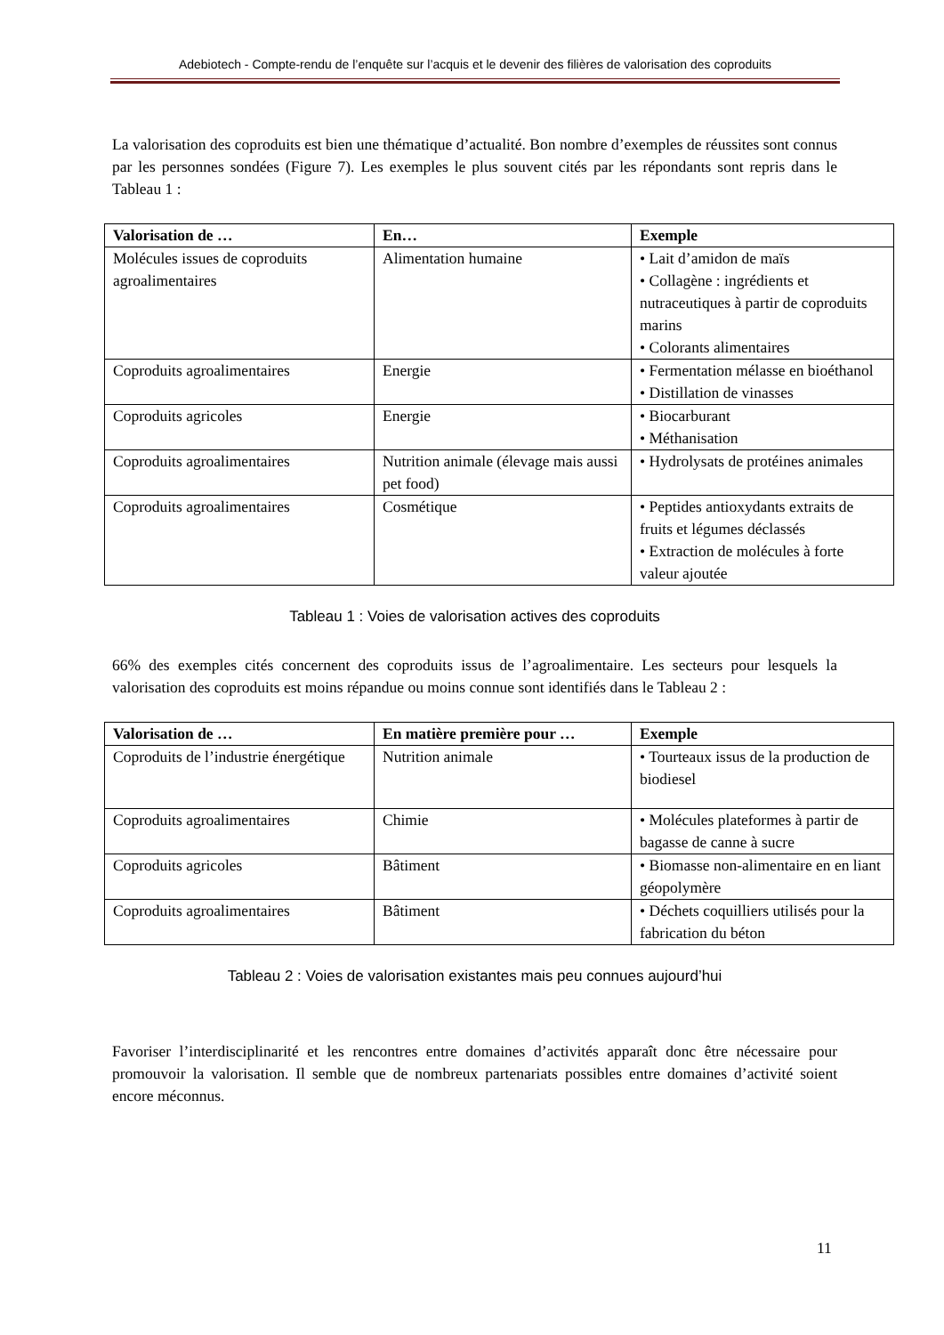Adebiotech - Compte-rendu de l’enquête sur l’acquis et le devenir des filières de valorisation des coproduits
La valorisation des coproduits est bien une thématique d’actualité. Bon nombre d’exemples de réussites sont connus par les personnes sondées (Figure 7). Les exemples le plus souvent cités par les répondants sont repris dans le Tableau 1 :
| Valorisation de … | En… | Exemple |
| --- | --- | --- |
| Molécules issues de coproduits agroalimentaires | Alimentation humaine | • Lait d’amidon de maïs • Collagène : ingrédients et nutraceutiques à partir de coproduits marins • Colorants alimentaires |
| Coproduits agroalimentaires | Energie | • Fermentation mélasse en bioéthanol • Distillation de vinasses |
| Coproduits agricoles | Energie | • Biocarburant • Méthanisation |
| Coproduits agroalimentaires | Nutrition animale (élevage mais aussi pet food) | • Hydrolysats de protéines animales |
| Coproduits agroalimentaires | Cosmétique | • Peptides antioxydants extraits de fruits et légumes déclassés • Extraction de molécules à forte valeur ajoutée |
Tableau 1 : Voies de valorisation actives des coproduits
66% des exemples cités concernent des coproduits issus de l’agroalimentaire. Les secteurs pour lesquels la valorisation des coproduits est moins répandue ou moins connue sont identifiés dans le Tableau 2 :
| Valorisation de … | En matière première pour … | Exemple |
| --- | --- | --- |
| Coproduits de l’industrie énergétique | Nutrition animale | • Tourteaux issus de la production de biodiesel |
| Coproduits agroalimentaires | Chimie | • Molécules plateformes à partir de bagasse de canne à sucre |
| Coproduits agricoles | Bâtiment | • Biomasse non-alimentaire en en liant géopolymère |
| Coproduits agroalimentaires | Bâtiment | • Déchets coquilliers utilisés pour la fabrication du béton |
Tableau 2 : Voies de valorisation existantes mais peu connues aujourd’hui
Favoriser l’interdisciplinarité et les rencontres entre domaines d’activités apparaît donc être nécessaire pour promouvoir la valorisation. Il semble que de nombreux partenariats possibles entre domaines d’activité soient encore méconnus.
11